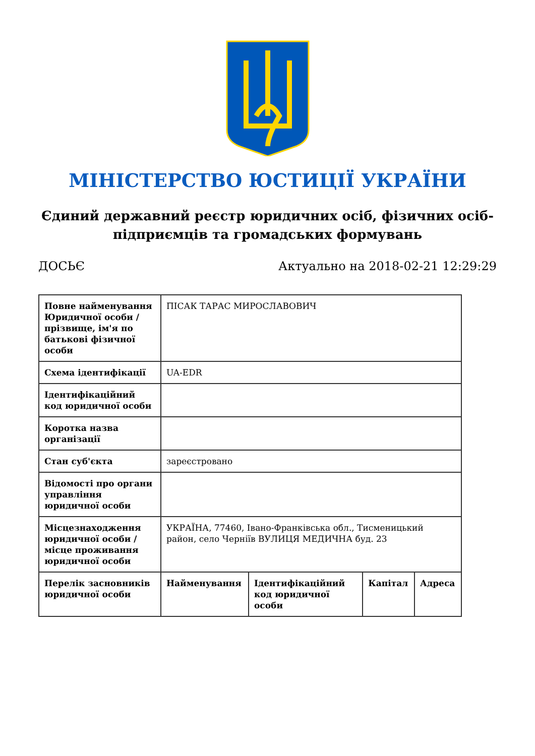МІНІСТЕРСТВО ЮСТИЦІЇ УКРАЇНИ
Єдиний державний реєстр юридичних осіб, фізичних осіб-підприємців та громадських формувань
ДОСЬЄ Актуально на 2018-02-21 12:29:29
| Повне найменування Юридичної особи / прізвище, ім'я по батькові фізичної особи | ПІСАК ТАРАС МИРОСЛАВОВИЧ | | | |
| Схема ідентифікації | UA-EDR | | | |
| Ідентифікаційний код юридичної особи | | | | |
| Коротка назва організації | | | | |
| Стан суб'єкта | зареєстровано | | | |
| Відомості про органи управління юридичної особи | | | | |
| Місцезнаходження юридичної особи / місце проживання юридичної особи | УКРАЇНА, 77460, Івано-Франківська обл., Тисменицький район, село Чернiїв ВУЛИЦЯ МЕДИЧНА буд. 23 | | | |
| Перелік засновників юридичної особи | Найменування | Ідентифікаційний код юридичної особи | Капітал | Адреса |